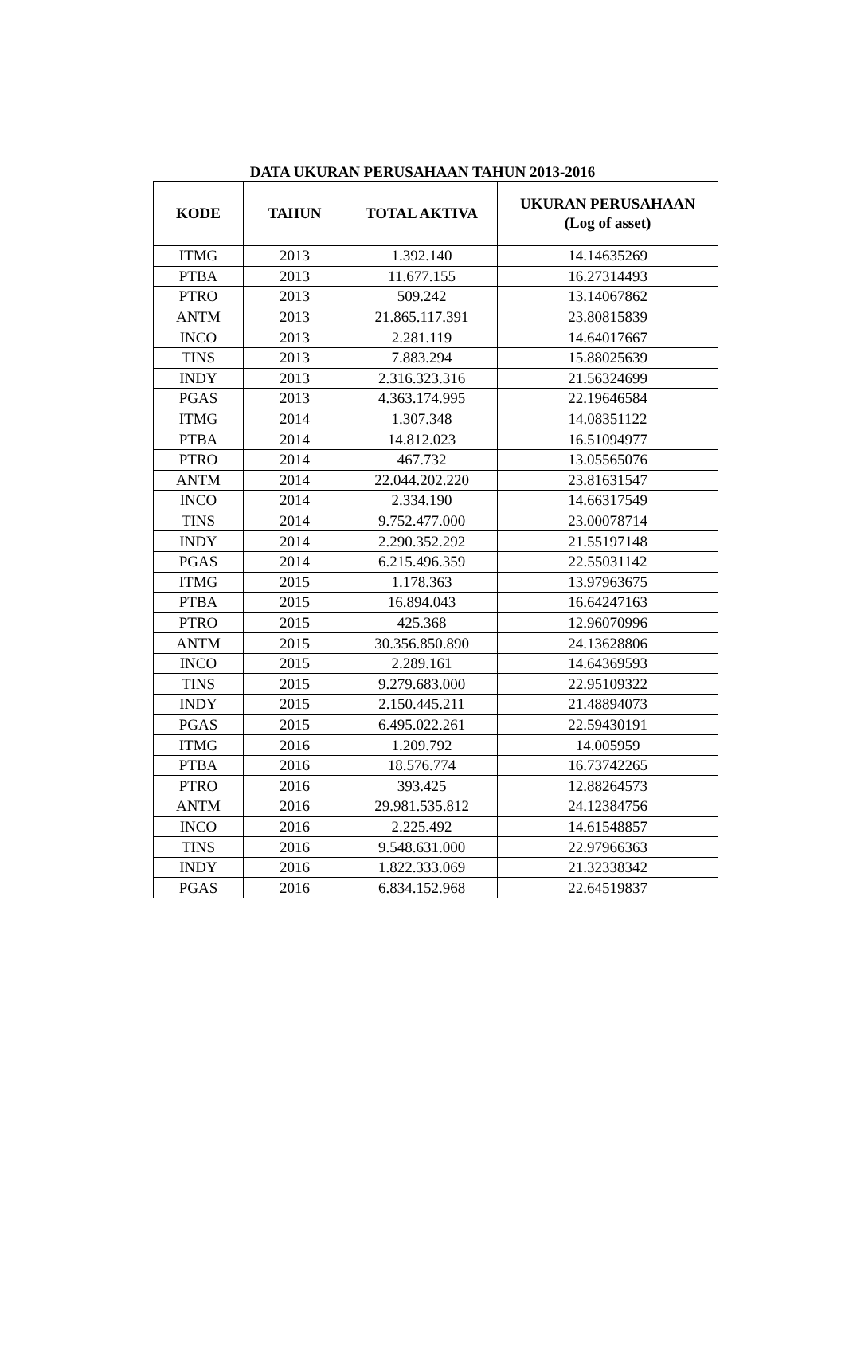DATA UKURAN PERUSAHAAN TAHUN 2013-2016
| KODE | TAHUN | TOTAL AKTIVA | UKURAN PERUSAHAAN (Log of asset) |
| --- | --- | --- | --- |
| ITMG | 2013 | 1.392.140 | 14.14635269 |
| PTBA | 2013 | 11.677.155 | 16.27314493 |
| PTRO | 2013 | 509.242 | 13.14067862 |
| ANTM | 2013 | 21.865.117.391 | 23.80815839 |
| INCO | 2013 | 2.281.119 | 14.64017667 |
| TINS | 2013 | 7.883.294 | 15.88025639 |
| INDY | 2013 | 2.316.323.316 | 21.56324699 |
| PGAS | 2013 | 4.363.174.995 | 22.19646584 |
| ITMG | 2014 | 1.307.348 | 14.08351122 |
| PTBA | 2014 | 14.812.023 | 16.51094977 |
| PTRO | 2014 | 467.732 | 13.05565076 |
| ANTM | 2014 | 22.044.202.220 | 23.81631547 |
| INCO | 2014 | 2.334.190 | 14.66317549 |
| TINS | 2014 | 9.752.477.000 | 23.00078714 |
| INDY | 2014 | 2.290.352.292 | 21.55197148 |
| PGAS | 2014 | 6.215.496.359 | 22.55031142 |
| ITMG | 2015 | 1.178.363 | 13.97963675 |
| PTBA | 2015 | 16.894.043 | 16.64247163 |
| PTRO | 2015 | 425.368 | 12.96070996 |
| ANTM | 2015 | 30.356.850.890 | 24.13628806 |
| INCO | 2015 | 2.289.161 | 14.64369593 |
| TINS | 2015 | 9.279.683.000 | 22.95109322 |
| INDY | 2015 | 2.150.445.211 | 21.48894073 |
| PGAS | 2015 | 6.495.022.261 | 22.59430191 |
| ITMG | 2016 | 1.209.792 | 14.005959 |
| PTBA | 2016 | 18.576.774 | 16.73742265 |
| PTRO | 2016 | 393.425 | 12.88264573 |
| ANTM | 2016 | 29.981.535.812 | 24.12384756 |
| INCO | 2016 | 2.225.492 | 14.61548857 |
| TINS | 2016 | 9.548.631.000 | 22.97966363 |
| INDY | 2016 | 1.822.333.069 | 21.32338342 |
| PGAS | 2016 | 6.834.152.968 | 22.64519837 |